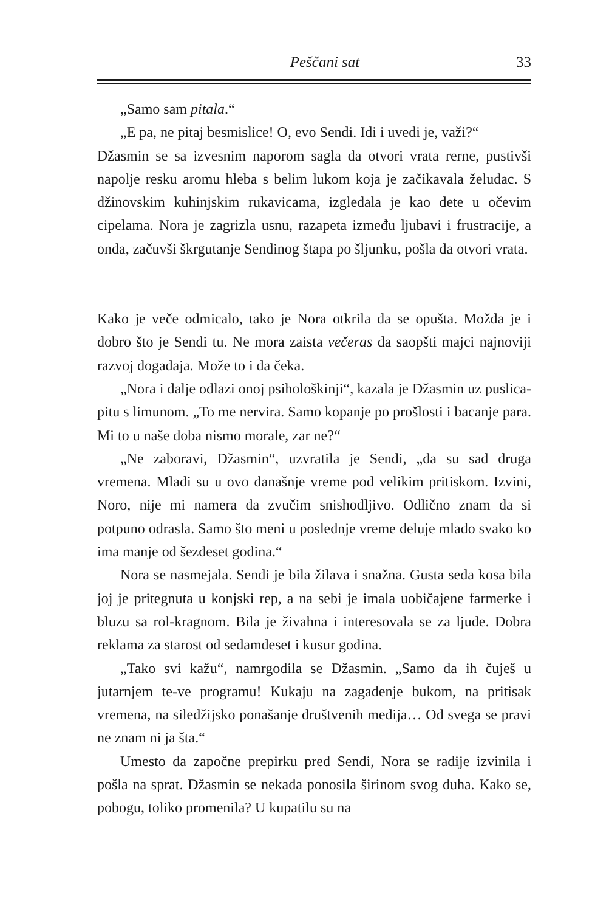Peščani sat 33
„Samo sam pitala.“
„E pa, ne pitaj besmislice! O, evo Sendi. Idi i uvedi je, važi?“
Džasmin se sa izvesnim naporom sagla da otvori vrata rerne, pustivši napolje resku aromu hleba s belim lukom koja je začikavala želudac. S džinovskim kuhinjskim rukavicama, izgledala je kao dete u očevim cipelama. Nora je zagrizla usnu, razapeta između ljubavi i frustracije, a onda, začuvši škrgutanje Sendinog štapa po šljunku, pošla da otvori vrata.
Kako je veče odmicalo, tako je Nora otkrila da se opušta. Možda je i dobro što je Sendi tu. Ne mora zaista večeras da saopšti majci najnoviji razvoj događaja. Može to i da čeka.
„Nora i dalje odlazi onoj psihološkinji“, kazala je Džasmin uz puslica-pitu s limunom. „To me nervira. Samo kopanje po prošlosti i bacanje para. Mi to u naše doba nismo morale, zar ne?“
„Ne zaboravi, Džasmin“, uzvratila je Sendi, „da su sad druga vremena. Mladi su u ovo današnje vreme pod velikim pritiskom. Izvini, Noro, nije mi namera da zvučim snishodljivo. Odlično znam da si potpuno odrasla. Samo što meni u poslednje vreme deluje mlado svako ko ima manje od šezdeset godina.“
Nora se nasmejala. Sendi je bila žilava i snažna. Gusta seda kosa bila joj je pritegnuta u konjski rep, a na sebi je imala uobičajene farmerke i bluzu sa rol-kragnom. Bila je živahna i interesovala se za ljude. Dobra reklama za starost od sedamdeset i kusur godina.
„Tako svi kažu“, namrgodila se Džasmin. „Samo da ih čuješ u jutarnjem te-ve programu! Kukaju na zagađenje bukom, na pritisak vremena, na siledžijsko ponašanje društvenih medija… Od svega se pravi ne znam ni ja šta.“
Umesto da započne prepirku pred Sendi, Nora se radije izvinila i pošla na sprat. Džasmin se nekada ponosila širinom svog duha. Kako se, pobogu, toliko promenila? U kupatilu su na